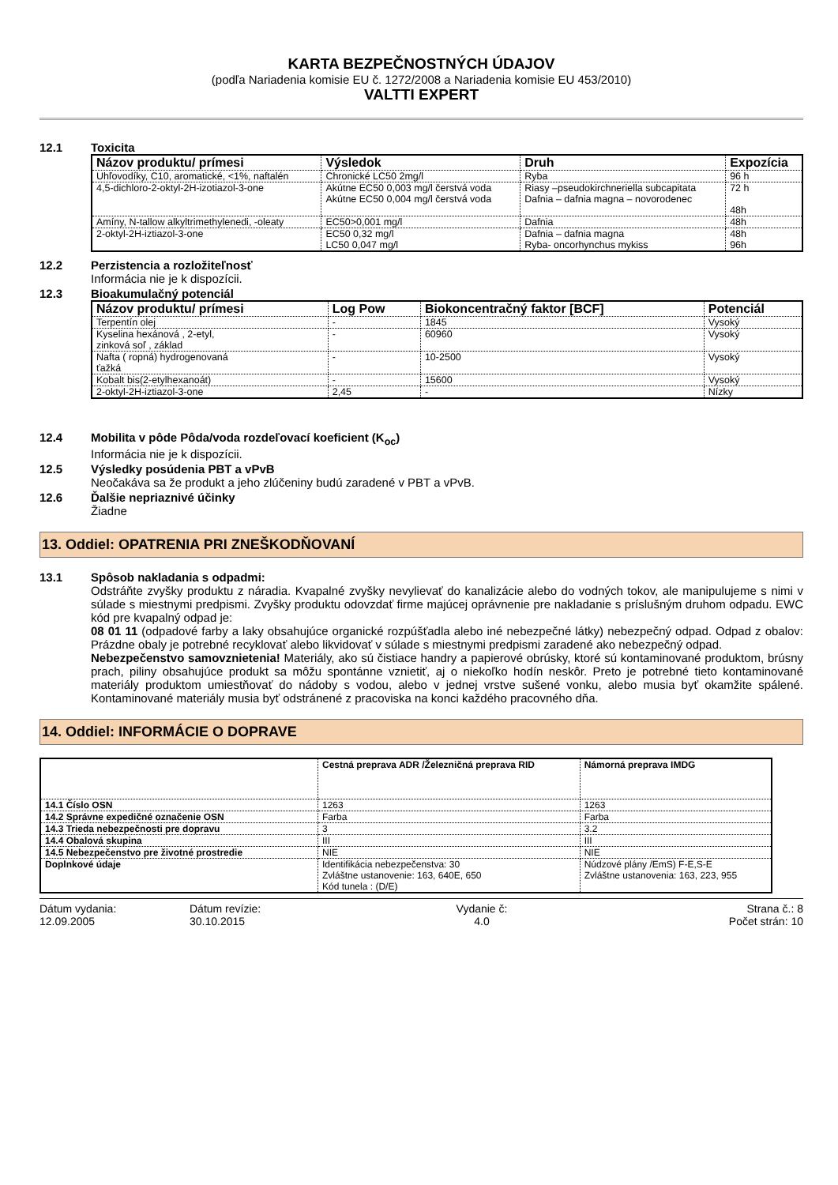KARTA BEZPEČNOSTNÝCH ÚDAJOV
(podľa Nariadenia komisie EU č. 1272/2008 a Nariadenia komisie EU 453/2010)
VALTTI EXPERT
12.1 Toxicita
| Názov produktu/ prímesi | Výsledok | Druh | Expozícia |
| --- | --- | --- | --- |
| Uhľovodíky, C10, aromatické, <1%, naftalén | Chronické LC50 2mg/l | Ryba | 96 h |
| 4,5-dichloro-2-oktyl-2H-izotiazol-3-one | Akútne EC50 0,003 mg/l čerstvá voda Akútne EC50 0,004 mg/l čerstvá voda | Riasy –pseudokirchneriella subcapitata Dafnia – dafnia magna – novorodenec | 72 h 48h |
| Amíny, N-tallow alkyltrimethylenedi, -oleaty | EC50>0,001 mg/l | Dafnia | 48h |
| 2-oktyl-2H-iztiazol-3-one | EC50 0,32 mg/l LC50 0,047 mg/l | Dafnia – dafnia magna Ryba- oncorhynchus mykiss | 48h 96h |
12.2 Perzistencia a rozložiteľnosť
Informácia nie je k dispozícii.
12.3 Bioakumulačný potenciál
| Názov produktu/ prímesi | Log Pow | Biokoncentračný faktor [BCF] | Potenciál |
| --- | --- | --- | --- |
| Terpentín olej | - | 1845 | Vysoký |
| Kyselina hexánová , 2-etyl, zinková soľ , základ | - | 60960 | Vysoký |
| Nafta ( ropná) hydrogenovaná ťažká | - | 10-2500 | Vysoký |
| Kobalt bis(2-etylhexanoát) | - | 15600 | Vysoký |
| 2-oktyl-2H-iztiazol-3-one | 2,45 | - | Nízky |
12.4 Mobilita v pôde Pôda/voda rozdeľovací koeficient (K<sub>oc</sub>)
Informácia nie je k dispozícii.
12.5 Výsledky posúdenia PBT a vPvB
Neočakáva sa že produkt a jeho zlúčeniny budú zaradené v PBT a vPvB.
12.6 Ďalšie nepriaznivé účinky
Žiadne
13. Oddiel: OPATRENIA PRI ZNEŠKODŇOVANÍ
13.1 Spôsob nakladania s odpadmi:
Odstráňte zvyšky produktu z náradia. Kvapalné zvyšky nevylievať do kanalizácie alebo do vodných tokov, ale manipulujeme s nimi v súlade s miestnymi predpismi. Zvyšky produktu odovzdať firme majúcej oprávnenie pre nakladanie s príslušným druhom odpadu. EWC kód pre kvapalný odpad je:
08 01 11 (odpadové farby a laky obsahujúce organické rozpúšťadla alebo iné nebezpečné látky) nebezpečný odpad. Odpad z obalov: Prázdne obaly je potrebné recyklovať alebo likvidovať v súlade s miestnymi predpismi zaradené ako nebezpečný odpad.
Nebezpečenstvo samovznietenia! Materiály, ako sú čistiace handry a papierové obrúsky, ktoré sú kontaminované produktom, brúsny prach, piliny obsahujúce produkt sa môžu spontánne vznietiť, aj o niekoľko hodín neskôr. Preto je potrebné tieto kontaminované materiály produktom umiestňovať do nádoby s vodou, alebo v jednej vrstve sušené vonku, alebo musia byť okamžite spálené. Kontaminované materiály musia byť odstránené z pracoviska na konci každého pracovného dňa.
14. Oddiel: INFORMÁCIE O DOPRAVE
| | Cestná preprava ADR /Železničná preprava RID | Námorná preprava IMDG |
| 14.1 Číslo OSN | 1263 | 1263 |
| 14.2 Správne expedičné označenie OSN | Farba | Farba |
| 14.3 Trieda nebezpečnosti pre dopravu | 3 | 3.2 |
| 14.4 Obalová skupina | III | III |
| 14.5 Nebezpečenstvo pre životné prostredie | NIE | NIE |
| Doplnkové údaje | Identifikácia nebezpečenstva: 30 Zvláštne ustanovenie: 163, 640E, 650 Kód tunela : (D/E) | Núdzové plány /EmS) F-E,S-E Zvláštne ustanovenia: 163, 223, 955 |
Dátum vydania:
12.09.2005
Dátum revízie:
30.10.2015
Vydanie č:
4.0
Strana č.: 8
Počet strán: 10